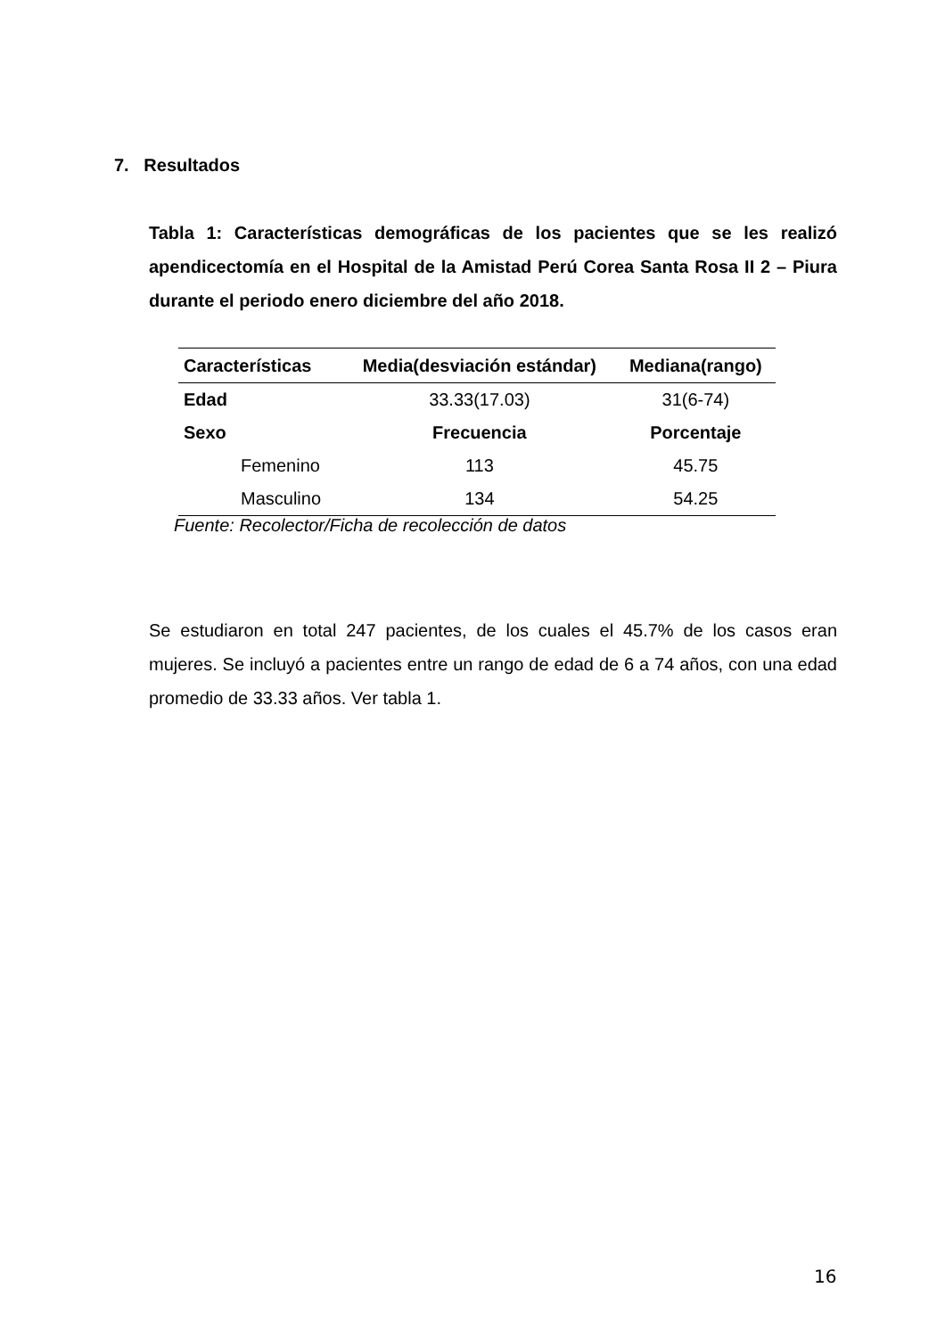7. Resultados
Tabla 1: Características demográficas de los pacientes que se les realizó apendicectomía en el Hospital de la Amistad Perú Corea Santa Rosa II 2 – Piura durante el periodo enero diciembre del año 2018.
| Características | Media(desviación estándar) | Mediana(rango) |
| --- | --- | --- |
| Edad | 33.33(17.03) | 31(6-74) |
| Sexo | Frecuencia | Porcentaje |
| Femenino | 113 | 45.75 |
| Masculino | 134 | 54.25 |
Fuente: Recolector/Ficha de recolección de datos
Se estudiaron en total 247 pacientes, de los cuales el 45.7% de los casos eran mujeres. Se incluyó a pacientes entre un rango de edad de 6 a 74 años, con una edad promedio de 33.33 años. Ver tabla 1.
16